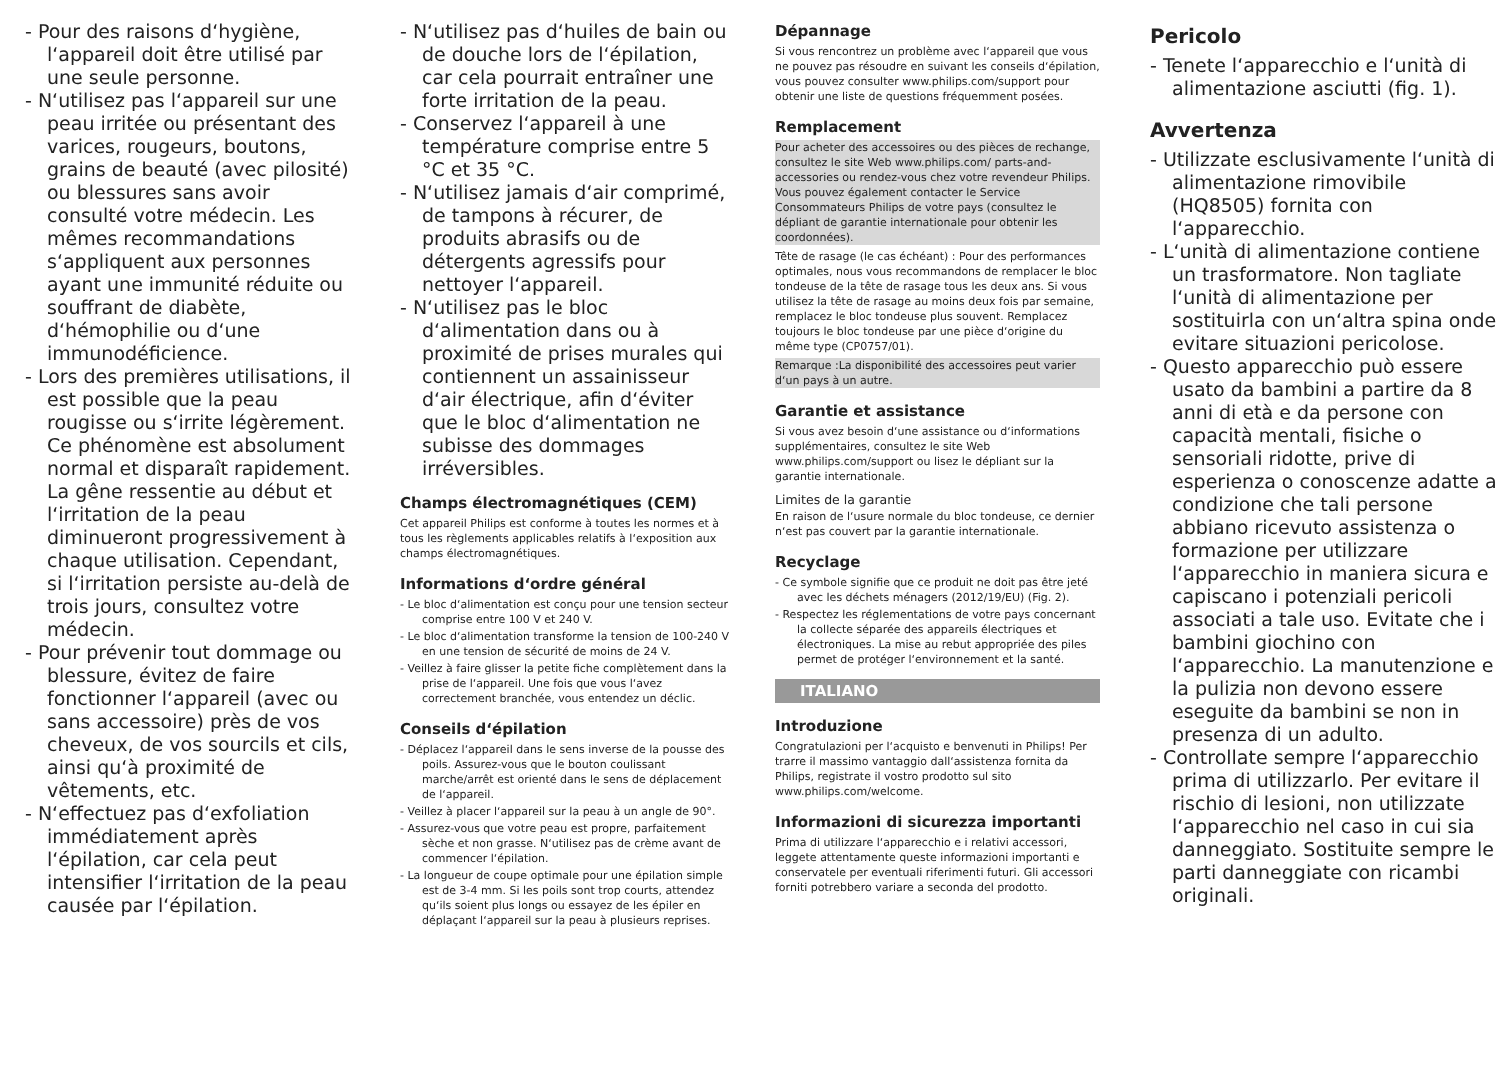- Pour des raisons d‘hygiène, l‘appareil doit être utilisé par une seule personne.
- N‘utilisez pas l‘appareil sur une peau irritée ou présentant des varices, rougeurs, boutons, grains de beauté (avec pilosité) ou blessures sans avoir consulté votre médecin. Les mêmes recommandations s‘appliquent aux personnes ayant une immunité réduite ou souffrant de diabète, d‘hémophilie ou d‘une immunodéficience.
- Lors des premières utilisations, il est possible que la peau rougisse ou s‘irrite légèrement. Ce phénomène est absolument normal et disparaît rapidement. La gêne ressentie au début et l‘irritation de la peau diminueront progressivement à chaque utilisation. Cependant, si l‘irritation persiste au-delà de trois jours, consultez votre médecin.
- Pour prévenir tout dommage ou blessure, évitez de faire fonctionner l‘appareil (avec ou sans accessoire) près de vos cheveux, de vos sourcils et cils, ainsi qu‘à proximité de vêtements, etc.
- N‘effectuez pas d‘exfoliation immédiatement après l‘épilation, car cela peut intensifier l‘irritation de la peau causée par l‘épilation.
- N‘utilisez pas d‘huiles de bain ou de douche lors de l‘épilation, car cela pourrait entraîner une forte irritation de la peau.
- Conservez l‘appareil à une température comprise entre 5 °C et 35 °C.
- N‘utilisez jamais d‘air comprimé, de tampons à récurer, de produits abrasifs ou de détergents agressifs pour nettoyer l‘appareil.
- N‘utilisez pas le bloc d‘alimentation dans ou à proximité de prises murales qui contiennent un assainisseur d‘air électrique, afin d‘éviter que le bloc d‘alimentation ne subisse des dommages irréversibles.
Champs électromagnétiques (CEM)
Cet appareil Philips est conforme à toutes les normes et à tous les règlements applicables relatifs à l‘exposition aux champs électromagnétiques.
Informations d‘ordre général
- Le bloc d‘alimentation est conçu pour une tension secteur comprise entre 100 V et 240 V.
- Le bloc d‘alimentation transforme la tension de 100-240 V en une tension de sécurité de moins de 24 V.
- Veillez à faire glisser la petite fiche complètement dans la prise de l‘appareil. Une fois que vous l‘avez correctement branchée, vous entendez un déclic.
Conseils d‘épilation
- Déplacez l‘appareil dans le sens inverse de la pousse des poils. Assurez-vous que le bouton coulissant marche/arrêt est orienté dans le sens de déplacement de l‘appareil.
- Veillez à placer l‘appareil sur la peau à un angle de 90°.
- Assurez-vous que votre peau est propre, parfaitement sèche et non grasse. N‘utilisez pas de crème avant de commencer l‘épilation.
- La longueur de coupe optimale pour une épilation simple est de 3-4 mm. Si les poils sont trop courts, attendez qu‘ils soient plus longs ou essayez de les épiler en déplaçant l‘appareil sur la peau à plusieurs reprises.
Dépannage
Si vous rencontrez un problème avec l‘appareil que vous ne pouvez pas résoudre en suivant les conseils d‘épilation, vous pouvez consulter www.philips.com/support pour obtenir une liste de questions fréquemment posées.
Remplacement
Pour acheter des accessoires ou des pièces de rechange, consultez le site Web www.philips.com/ parts-and-accessories ou rendez-vous chez votre revendeur Philips. Vous pouvez également contacter le Service Consommateurs Philips de votre pays (consultez le dépliant de garantie internationale pour obtenir les coordonnées).
Tête de rasage (le cas échéant) : Pour des performances optimales, nous vous recommandons de remplacer le bloc tondeuse de la tête de rasage tous les deux ans. Si vous utilisez la tête de rasage au moins deux fois par semaine, remplacez le bloc tondeuse plus souvent. Remplacez toujours le bloc tondeuse par une pièce d‘origine du même type (CP0757/01).
Remarque :La disponibilité des accessoires peut varier d‘un pays à un autre.
Garantie et assistance
Si vous avez besoin d‘une assistance ou d‘informations supplémentaires, consultez le site Web www.philips.com/support ou lisez le dépliant sur la garantie internationale.
Limites de la garantie
En raison de l‘usure normale du bloc tondeuse, ce dernier n‘est pas couvert par la garantie internationale.
Recyclage
- Ce symbole signifie que ce produit ne doit pas être jeté avec les déchets ménagers (2012/19/EU) (Fig. 2).
- Respectez les réglementations de votre pays concernant la collecte séparée des appareils électriques et électroniques. La mise au rebut appropriée des piles permet de protéger l‘environnement et la santé.
ITALIANO
Introduzione
Congratulazioni per l‘acquisto e benvenuti in Philips! Per trarre il massimo vantaggio dall‘assistenza fornita da Philips, registrate il vostro prodotto sul sito www.philips.com/welcome.
Informazioni di sicurezza importanti
Prima di utilizzare l‘apparecchio e i relativi accessori, leggete attentamente queste informazioni importanti e conservatele per eventuali riferimenti futuri. Gli accessori forniti potrebbero variare a seconda del prodotto.
Pericolo
- Tenete l‘apparecchio e l‘unità di alimentazione asciutti (fig. 1).
Avvertenza
- Utilizzate esclusivamente l‘unità di alimentazione rimovibile (HQ8505) fornita con l‘apparecchio.
- L‘unità di alimentazione contiene un trasformatore. Non tagliate l‘unità di alimentazione per sostituirla con un‘altra spina onde evitare situazioni pericolose.
- Questo apparecchio può essere usato da bambini a partire da 8 anni di età e da persone con capacità mentali, fisiche o sensoriali ridotte, prive di esperienza o conoscenze adatte a condizione che tali persone abbiano ricevuto assistenza o formazione per utilizzare l‘apparecchio in maniera sicura e capiscano i potenziali pericoli associati a tale uso. Evitate che i bambini giochino con l‘apparecchio. La manutenzione e la pulizia non devono essere eseguite da bambini se non in presenza di un adulto.
- Controllate sempre l‘apparecchio prima di utilizzarlo. Per evitare il rischio di lesioni, non utilizzate l‘apparecchio nel caso in cui sia danneggiato. Sostituite sempre le parti danneggiate con ricambi originali.